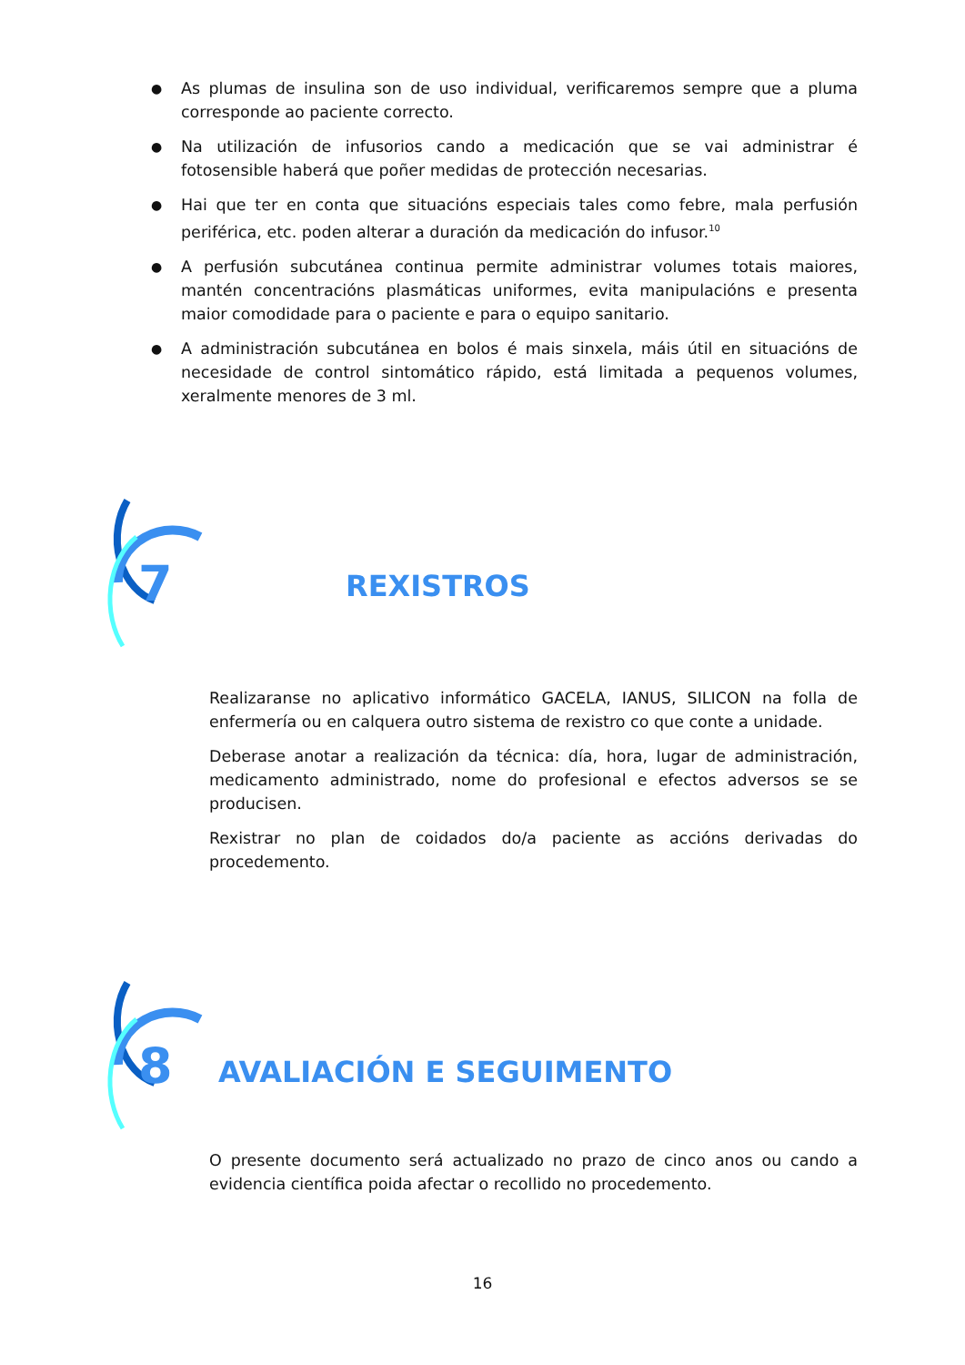● As plumas de insulina son de uso individual, verificaremos sempre que a pluma corresponde ao paciente correcto.
● Na utilización de infusorios cando a medicación que se vai administrar é fotosensible haberá que poñer medidas de protección necesarias.
● Hai que ter en conta que situacións especiais tales como febre, mala perfusión periférica, etc. poden alterar a duración da medicación do infusor.<sup>10</sup>
● A perfusión subcutánea continua permite administrar volumes totais maiores, mantén concentracións plasmáticas uniformes, evita manipulacións e presenta maior comodidade para o paciente e para o equipo sanitario.
● A administración subcutánea en bolos é mais sinxela, máis útil en situacións de necesidade de control sintomático rápido, está limitada a pequenos volumes, xeralmente menores de 3 ml.
7
REXISTROS
Realizaranse no aplicativo informático GACELA, IANUS, SILICON na folla de enfermería ou en calquera outro sistema de rexistro co que conte a unidade.
Deberase anotar a realización da técnica: día, hora, lugar de administración, medicamento administrado, nome do profesional e efectos adversos se se producisen.
Rexistrar no plan de coidados do/a paciente as accións derivadas do procedemento.
8
AVALIACIÓN E SEGUIMENTO
O presente documento será actualizado no prazo de cinco anos ou cando a evidencia científica poida afectar o recollido no procedemento.
16